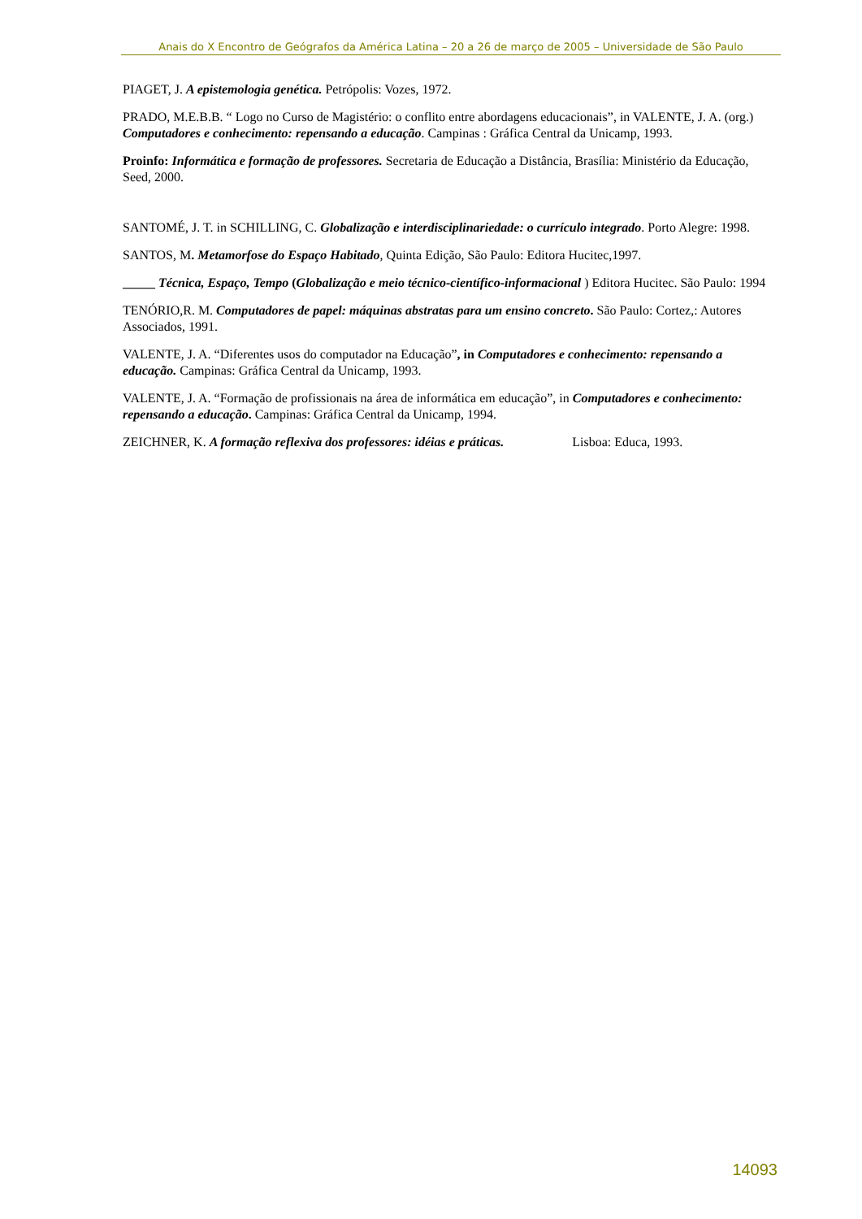Anais do X Encontro de Geógrafos da América Latina – 20 a 26 de março de 2005 – Universidade de São Paulo
PIAGET, J. A epistemologia genética. Petrópolis: Vozes, 1972.
PRADO, M.E.B.B. “ Logo no Curso de Magistério: o conflito entre abordagens educacionais”, in VALENTE, J. A. (org.) Computadores e conhecimento: repensando a educação. Campinas : Gráfica Central da Unicamp, 1993.
Proinfo: Informática e formação de professores. Secretaria de Educação a Distância, Brasília: Ministério da Educação, Seed, 2000.
SANTOMÉ, J. T. in SCHILLING, C. Globalização e interdisciplinariedade: o currículo integrado. Porto Alegre: 1998.
SANTOS, M. Metamorfose do Espaço Habitado, Quinta Edição, São Paulo: Editora Hucitec,1997.
_____ Técnica, Espaço, Tempo (Globalização e meio técnico-científico-informacional ) Editora Hucitec. São Paulo: 1994
TENÓRIO,R. M. Computadores de papel: máquinas abstratas para um ensino concreto. São Paulo: Cortez,: Autores Associados, 1991.
VALENTE, J. A. “Diferentes usos do computador na Educação”, in Computadores e conhecimento: repensando a educação. Campinas: Gráfica Central da Unicamp, 1993.
VALENTE, J. A. “Formação de profissionais na área de informática em educação”, in Computadores e conhecimento: repensando a educação. Campinas: Gráfica Central da Unicamp, 1994.
ZEICHNER, K. A formação reflexiva dos professores: idéias e práticas. Lisboa: Educa, 1993.
14093